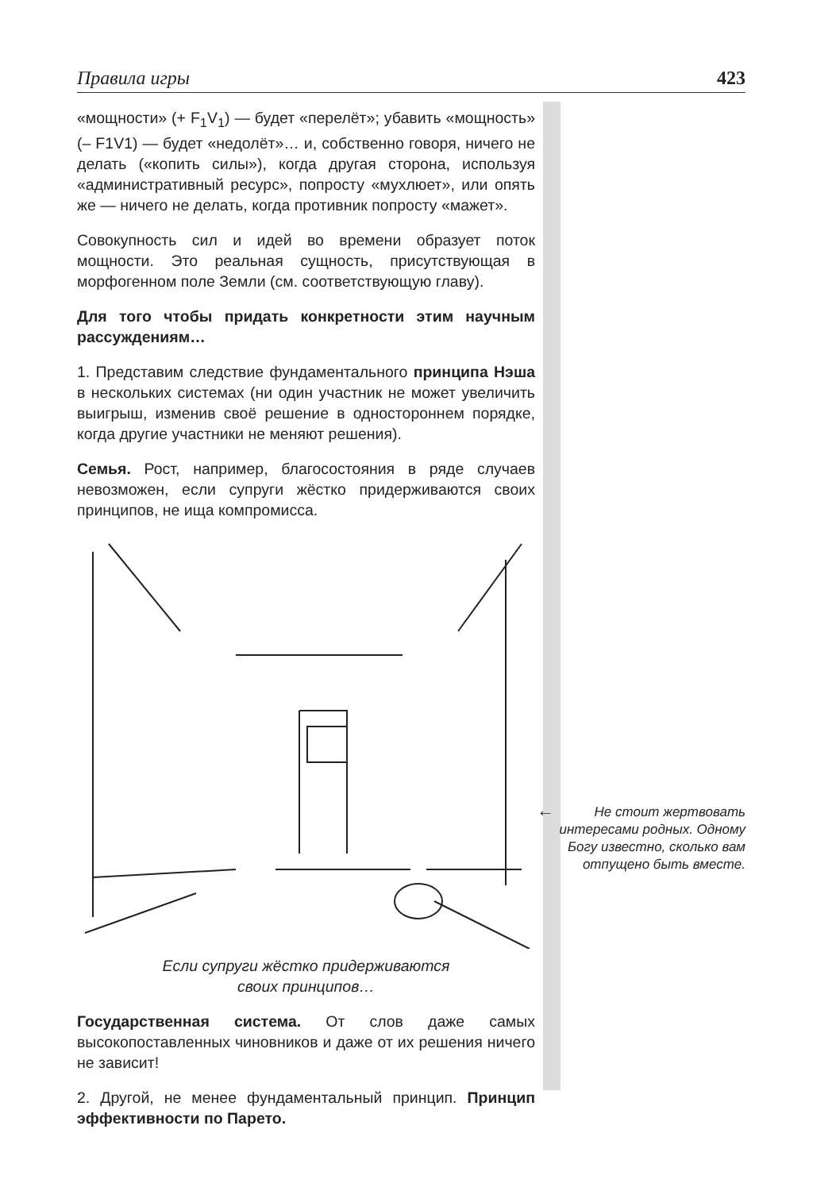Правила игры 423
«мощности» (+ F<sub>1</sub>V<sub>1</sub>) — будет «перелёт»; убавить «мощность» (– F1V1) — будет «недолёт»… и, собственно говоря, ничего не делать («копить силы»), когда другая сторона, используя «административный ресурс», попросту «мухлюет», или опять же — ничего не делать, когда противник попросту «мажет».
Совокупность сил и идей во времени образует поток мощности. Это реальная сущность, присутствующая в морфогенном поле Земли (см. соответствующую главу).
Для того чтобы придать конкретности этим научным рассуждениям…
1. Представим следствие фундаментального принципа Нэша в нескольких системах (ни один участник не может увеличить выигрыш, изменив своё решение в одностороннем порядке, когда другие участники не меняют решения).
Семья. Рост, например, благосостояния в ряде случаев невозможен, если супруги жёстко придерживаются своих принципов, не ища компромисса.
Если супруги жёстко придерживаются
своих принципов…
Государственная система. От слов даже самых высокопоставленных чиновников и даже от их решения ничего не зависит!
2. Другой, не менее фундаментальный принцип. Принцип эффективности по Парето.
←
Не стоит жертвовать интересами родных. Одному Богу известно, сколько вам отпущено быть вместе.